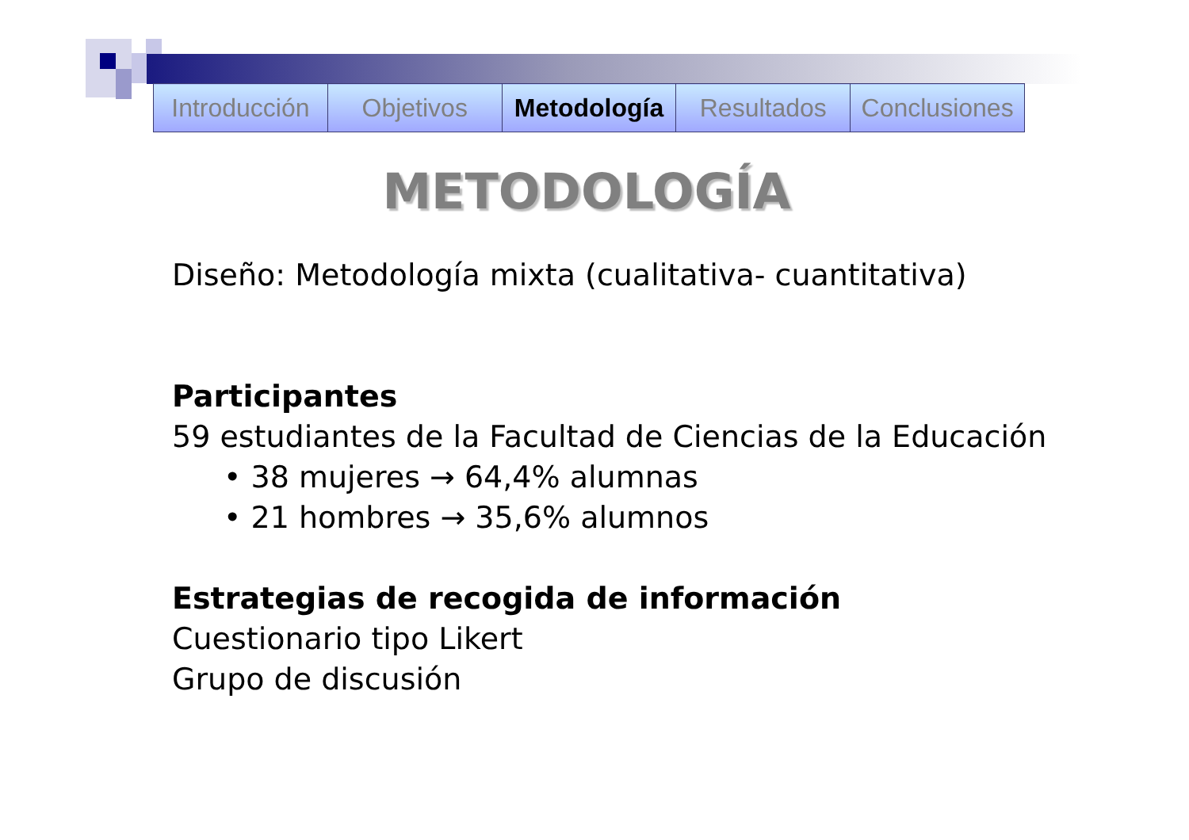| Introducción | Objetivos | Metodología | Resultados | Conclusiones |
METODOLOGÍA
Diseño: Metodología mixta (cualitativa- cuantitativa)
Participantes
59 estudiantes de la Facultad de Ciencias de la Educación
• 38 mujeres → 64,4% alumnas
• 21 hombres → 35,6% alumnos
Estrategias de recogida de información
Cuestionario tipo Likert
Grupo de discusión